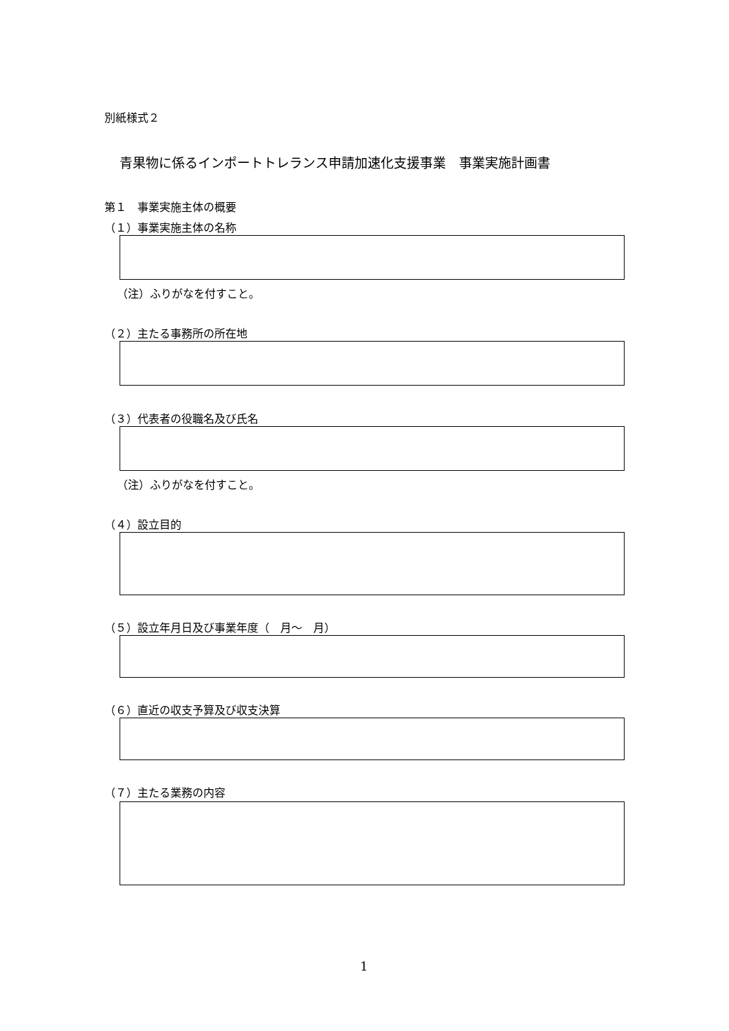別紙様式２
青果物に係るインポートトレランス申請加速化支援事業　事業実施計画書
第１　事業実施主体の概要
（１）事業実施主体の名称
（注）ふりがなを付すこと。
（２）主たる事務所の所在地
（３）代表者の役職名及び氏名
（注）ふりがなを付すこと。
（４）設立目的
（５）設立年月日及び事業年度（　月～　月）
（６）直近の収支予算及び収支決算
（７）主たる業務の内容
1